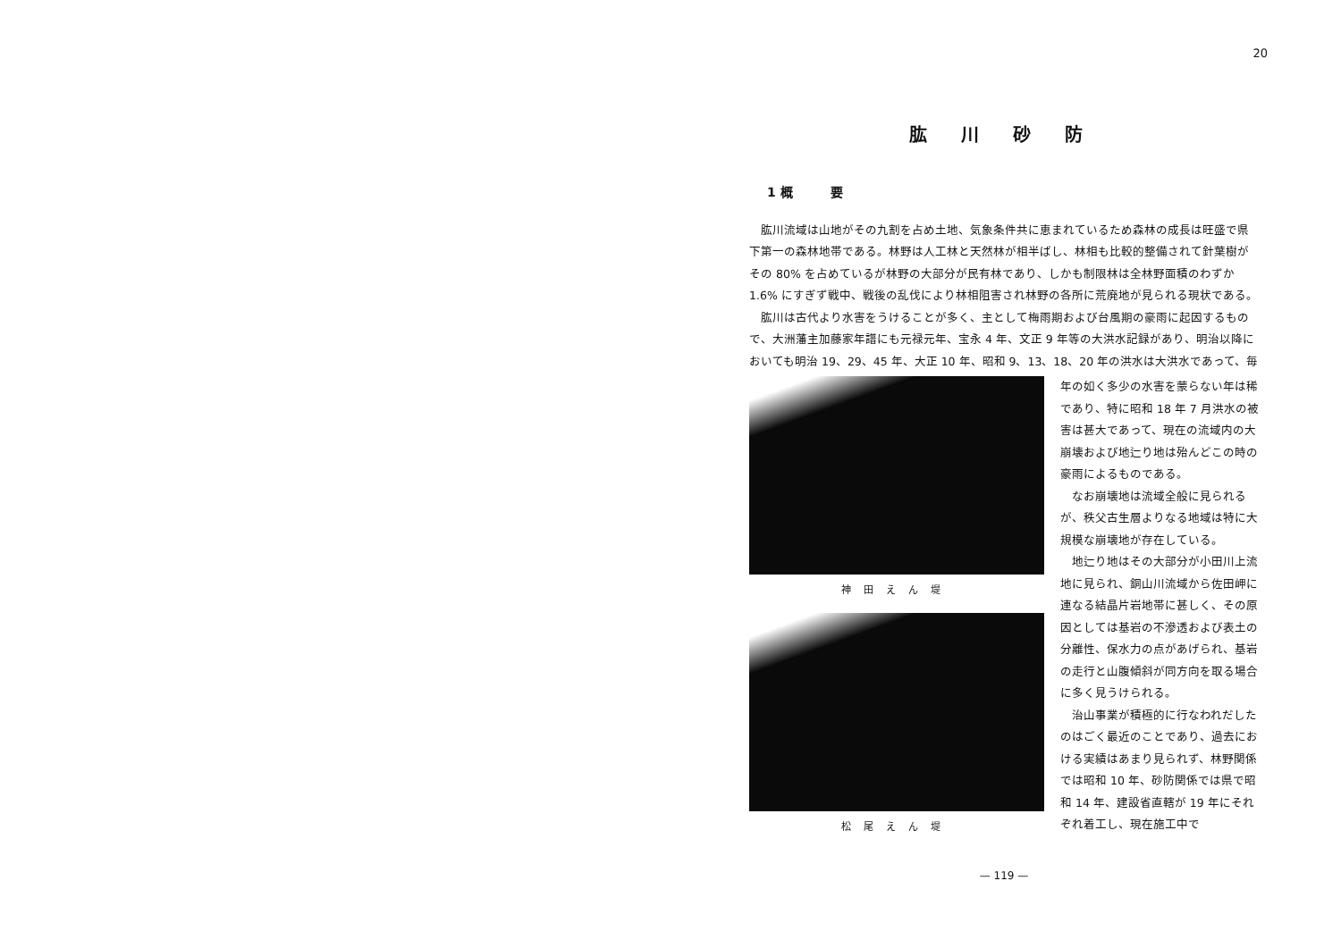20
肱川砂防
1 概　　　要
肱川流域は山地がその九割を占め土地、気象条件共に恵まれているため森林の成長は旺盛で県下第一の森林地帯である。林野は人工林と天然林が相半ばし、林相も比較的整備されて針葉樹がその 80% を占めているが林野の大部分が民有林であり、しかも制限林は全林野面積のわずか 1.6% にすぎず戦中、戦後の乱伐により林相阻害され林野の各所に荒廃地が見られる現状である。
肱川は古代より水害をうけることが多く、主として梅雨期および台風期の豪雨に起因するもので、大洲藩主加藤家年譜にも元禄元年、宝永 4 年、文正 9 年等の大洪水記録があり、明治以降においても明治 19、29、45 年、大正 10 年、昭和 9、13、18、20 年の洪水は大洪水であって、毎
神田えん堤
松尾えん堤
年の如く多少の水害を蒙らない年は稀であり、特に昭和 18 年 7 月洪水の被害は甚大であって、現在の流域内の大崩壊および地辷り地は殆んどこの時の豪雨によるものである。
なお崩壊地は流域全般に見られるが、秩父古生層よりなる地域は特に大規模な崩壊地が存在している。
地辷り地はその大部分が小田川上流地に見られ、銅山川流域から佐田岬に連なる結晶片岩地帯に甚しく、その原因としては基岩の不滲透および表土の分離性、保水力の点があげられ、基岩の走行と山腹傾斜が同方向を取る場合に多く見うけられる。
治山事業が積極的に行なわれだしたのはごく最近のことであり、過去における実績はあまり見られず、林野関係では昭和 10 年、砂防関係では県で昭和 14 年、建設省直轄が 19 年にそれぞれ着工し、現在施工中で
— 119 —